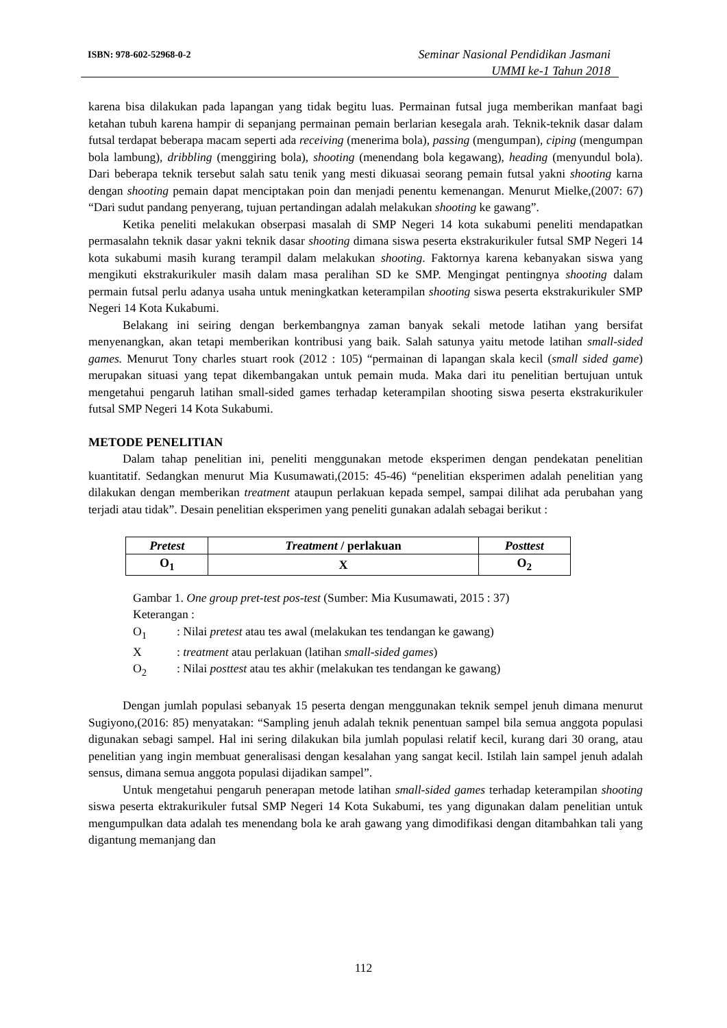ISBN: 978-602-52968-0-2
Seminar Nasional Pendidikan Jasmani
UMMI ke-1 Tahun 2018
karena bisa dilakukan pada lapangan yang tidak begitu luas. Permainan futsal juga memberikan manfaat bagi ketahan tubuh karena hampir di sepanjang permainan pemain berlarian kesegala arah. Teknik-teknik dasar dalam futsal terdapat beberapa macam seperti ada receiving (menerima bola), passing (mengumpan), ciping (mengumpan bola lambung), dribbling (menggiring bola), shooting (menendang bola kegawang), heading (menyundul bola). Dari beberapa teknik tersebut salah satu tenik yang mesti dikuasai seorang pemain futsal yakni shooting karna dengan shooting pemain dapat menciptakan poin dan menjadi penentu kemenangan. Menurut Mielke,(2007: 67) “Dari sudut pandang penyerang, tujuan pertandingan adalah melakukan shooting ke gawang”.
Ketika peneliti melakukan obserpasi masalah di SMP Negeri 14 kota sukabumi peneliti mendapatkan permasalahn teknik dasar yakni teknik dasar shooting dimana siswa peserta ekstrakurikuler futsal SMP Negeri 14 kota sukabumi masih kurang terampil dalam melakukan shooting. Faktornya karena kebanyakan siswa yang mengikuti ekstrakurikuler masih dalam masa peralihan SD ke SMP. Mengingat pentingnya shooting dalam permain futsal perlu adanya usaha untuk meningkatkan keterampilan shooting siswa peserta ekstrakurikuler SMP Negeri 14 Kota Kukabumi.
Belakang ini seiring dengan berkembangnya zaman banyak sekali metode latihan yang bersifat menyenangkan, akan tetapi memberikan kontribusi yang baik. Salah satunya yaitu metode latihan small-sided games. Menurut Tony charles stuart rook (2012 : 105) “permainan di lapangan skala kecil (small sided game) merupakan situasi yang tepat dikembangakan untuk pemain muda. Maka dari itu penelitian bertujuan untuk mengetahui pengaruh latihan small-sided games terhadap keterampilan shooting siswa peserta ekstrakurikuler futsal SMP Negeri 14 Kota Sukabumi.
METODE PENELITIAN
Dalam tahap penelitian ini, peneliti menggunakan metode eksperimen dengan pendekatan penelitian kuantitatif. Sedangkan menurut Mia Kusumawati,(2015: 45-46) “penelitian eksperimen adalah penelitian yang dilakukan dengan memberikan treatment ataupun perlakuan kepada sempel, sampai dilihat ada perubahan yang terjadi atau tidak”. Desain penelitian eksperimen yang peneliti gunakan adalah sebagai berikut :
| Pretest | Treatment / perlakuan | Posttest |
| O<sub>1</sub> | X | O<sub>2</sub> |
Gambar 1. One group pret-test pos-test (Sumber: Mia Kusumawati, 2015 : 37)
Keterangan :
O<sub>1</sub>: Nilai pretest atau tes awal (melakukan tes tendangan ke gawang)
X: treatment atau perlakuan (latihan small-sided games)
O<sub>2</sub>: Nilai posttest atau tes akhir (melakukan tes tendangan ke gawang)
Dengan jumlah populasi sebanyak 15 peserta dengan menggunakan teknik sempel jenuh dimana menurut Sugiyono,(2016: 85) menyatakan: “Sampling jenuh adalah teknik penentuan sampel bila semua anggota populasi digunakan sebagi sampel. Hal ini sering dilakukan bila jumlah populasi relatif kecil, kurang dari 30 orang, atau penelitian yang ingin membuat generalisasi dengan kesalahan yang sangat kecil. Istilah lain sampel jenuh adalah sensus, dimana semua anggota populasi dijadikan sampel”.
Untuk mengetahui pengaruh penerapan metode latihan small-sided games terhadap keterampilan shooting siswa peserta ektrakurikuler futsal SMP Negeri 14 Kota Sukabumi, tes yang digunakan dalam penelitian untuk mengumpulkan data adalah tes menendang bola ke arah gawang yang dimodifikasi dengan ditambahkan tali yang digantung memanjang dan
112